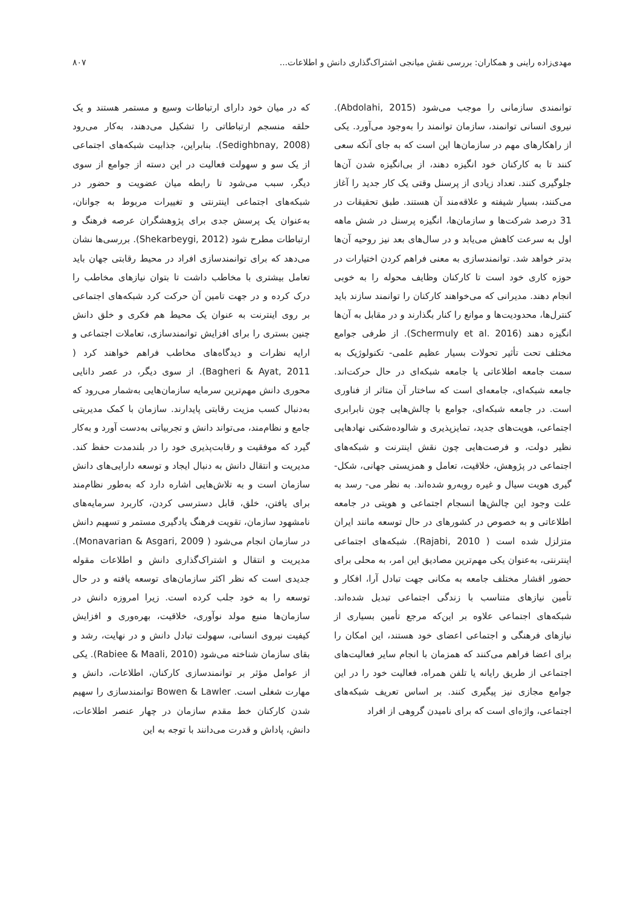مهدی‌زاده راینی و همکاران: بررسی نقش میانجی اشتراک‌گذاری دانش و اطلاعات... ۸۰۷
توانمندی سازمانی را موجب می‌شود (Abdolahi, 2015). نیروی انسانی توانمند، سازمان توانمند را به‌وجود می‌آورد. یکی از راهکارهای مهم در سازمان‌ها این است که به جای آنکه سعی کنند تا به کارکنان خود انگیزه دهند، از بی‌انگیزه شدن آن‌ها جلوگیری کنند. تعداد زیادی از پرسنل وقتی یک کار جدید را آغاز می‌کنند، بسیار شیفته و علاقه‌مند آن هستند. طبق تحقیقات در 31 درصد شرکت‌ها و سازمان‌ها، انگیزه پرسنل در شش ماهه اول به سرعت کاهش می‌یابد و در سال‌های بعد نیز روحیه آن‌ها بدتر خواهد شد. توانمندسازی به معنی فراهم کردن اختیارات در حوزه کاری خود است تا کارکنان وظایف محوله را به خوبی انجام دهند. مدیرانی که می‌خواهند کارکنان را توانمند سازند باید کنترل‌ها، محدودیت‌ها و موانع را کنار بگذارند و در مقابل به آن‌ها انگیزه دهند (Schermuly et al. 2016). از طرفی جوامع مختلف تحت تأثیر تحولات بسیار عظیم علمی- تکنولوژیک به سمت جامعه اطلاعاتی یا جامعه شبکه‌ای در حال حرکت‌اند. جامعه شبکه‌ای، جامعه‌ای است که ساختار آن متاثر از فناوری است. در جامعه شبکه‌ای، جوامع با چالش‌هایی چون نابرابری اجتماعی، هویت‌های جدید، تمایزپذیری و شالوده‌شکنی نهادهایی نظیر دولت، و فرصت‌هایی چون نقش اینترنت و شبکه‌های اجتماعی در پژوهش، خلاقیت، تعامل و همزیستی جهانی، شکل- گیری هویت سیال و غیره روبه‌رو شده‌اند. به نظر می- رسد به علت وجود این چالش‌ها انسجام اجتماعی و هویتی در جامعه اطلاعاتی و به خصوص در کشورهای در حال توسعه مانند ایران متزلزل شده است ( Rajabi, 2010). شبکه‌های اجتماعی اینترنتی، به‌عنوان یکی مهم‌ترین مصادیق این امر، به محلی برای حضور اقشار مختلف جامعه به مکانی جهت تبادل آرا، افکار و تأمین نیازهای متناسب با زندگی اجتماعی تبدیل شده‌اند. شبکه‌های اجتماعی علاوه بر این‌که مرجع تأمین بسیاری از نیازهای فرهنگی و اجتماعی اعضای خود هستند، این امکان را برای اعضا فراهم می‌کنند که همزمان با انجام سایر فعالیت‌های اجتماعی از طریق رایانه یا تلفن همراه، فعالیت خود را در این جوامع مجازی نیز پیگیری کنند. بر اساس تعریف شبکه‌های اجتماعی، واژه‌ای است که برای نامیدن گروهی از افراد
که در میان خود دارای ارتباطات وسیع و مستمر هستند و یک حلقه منسجم ارتباطاتی را تشکیل می‌دهند، به‌کار می‌رود (Sedighbnay, 2008). بنابراین، جذابیت شبکه‌های اجتماعی از یک سو و سهولت فعالیت در این دسته از جوامع از سوی دیگر، سبب می‌شود تا رابطه میان عضویت و حضور در شبکه‌های اجتماعی اینترنتی و تغییرات مربوط به جوانان، به‌عنوان یک پرسش جدی برای پژوهشگران عرصه فرهنگ و ارتباطات مطرح شود (Shekarbeygi, 2012). بررسی‌ها نشان می‌دهد که برای توانمندسازی افراد در محیط رقابتی جهان باید تعامل بیشتری با مخاطب داشت تا بتوان نیازهای مخاطب را درک کرده و در جهت تامین آن حرکت کرد شبکه‌های اجتماعی بر روی اینترنت به عنوان یک محیط هم فکری و خلق دانش چنین بستری را برای افزایش توانمندسازی، تعاملات اجتماعی و ارایه نظرات و دیدگاه‌های مخاطب فراهم خواهند کرد ( Bagheri & Ayat, 2011). از سوی دیگر، در عصر دانایی محوری دانش مهم‌ترین سرمایه سازمان‌هایی به‌شمار می‌رود که به‌دنبال کسب مزیت رقابتی پایدارند. سازمان با کمک مدیریتی جامع و نظام‌مند، می‌تواند دانش و تجربیاتی به‌دست آورد و به‌کار گیرد که موفقیت و رقابت‌پذیری خود را در بلندمدت حفظ کند. مدیریت و انتقال دانش به دنبال ایجاد و توسعه دارایی‌های دانش سازمان است و به تلاش‌هایی اشاره دارد که به‌طور نظام‌مند برای یافتن، خلق، قابل دسترسی کردن، کاربرد سرمایه‌های نامشهود سازمان، تقویت فرهنگ یادگیری مستمر و تسهیم دانش در سازمان انجام می‌شود ( Monavarian & Asgari, 2009). مدیریت و انتقال و اشتراک‌گذاری دانش و اطلاعات مقوله جدیدی است که نظر اکثر سازمان‌های توسعه یافته و در حال توسعه را به خود جلب کرده است. زیرا امروزه دانش در سازمان‌ها منبع مولد نوآوری، خلاقیت، بهره‌وری و افزایش کیفیت نیروی انسانی، سهولت تبادل دانش و در نهایت، رشد و بقای سازمان شناخته می‌شود (Rabiee & Maali, 2010). یکی از عوامل مؤثر بر توانمندسازی کارکنان، اطلاعات، دانش و مهارت شغلی است. Bowen & Lawler توانمندسازی را سهیم شدن کارکنان خط مقدم سازمان در چهار عنصر اطلاعات، دانش، پاداش و قدرت می‌دانند با توجه به این